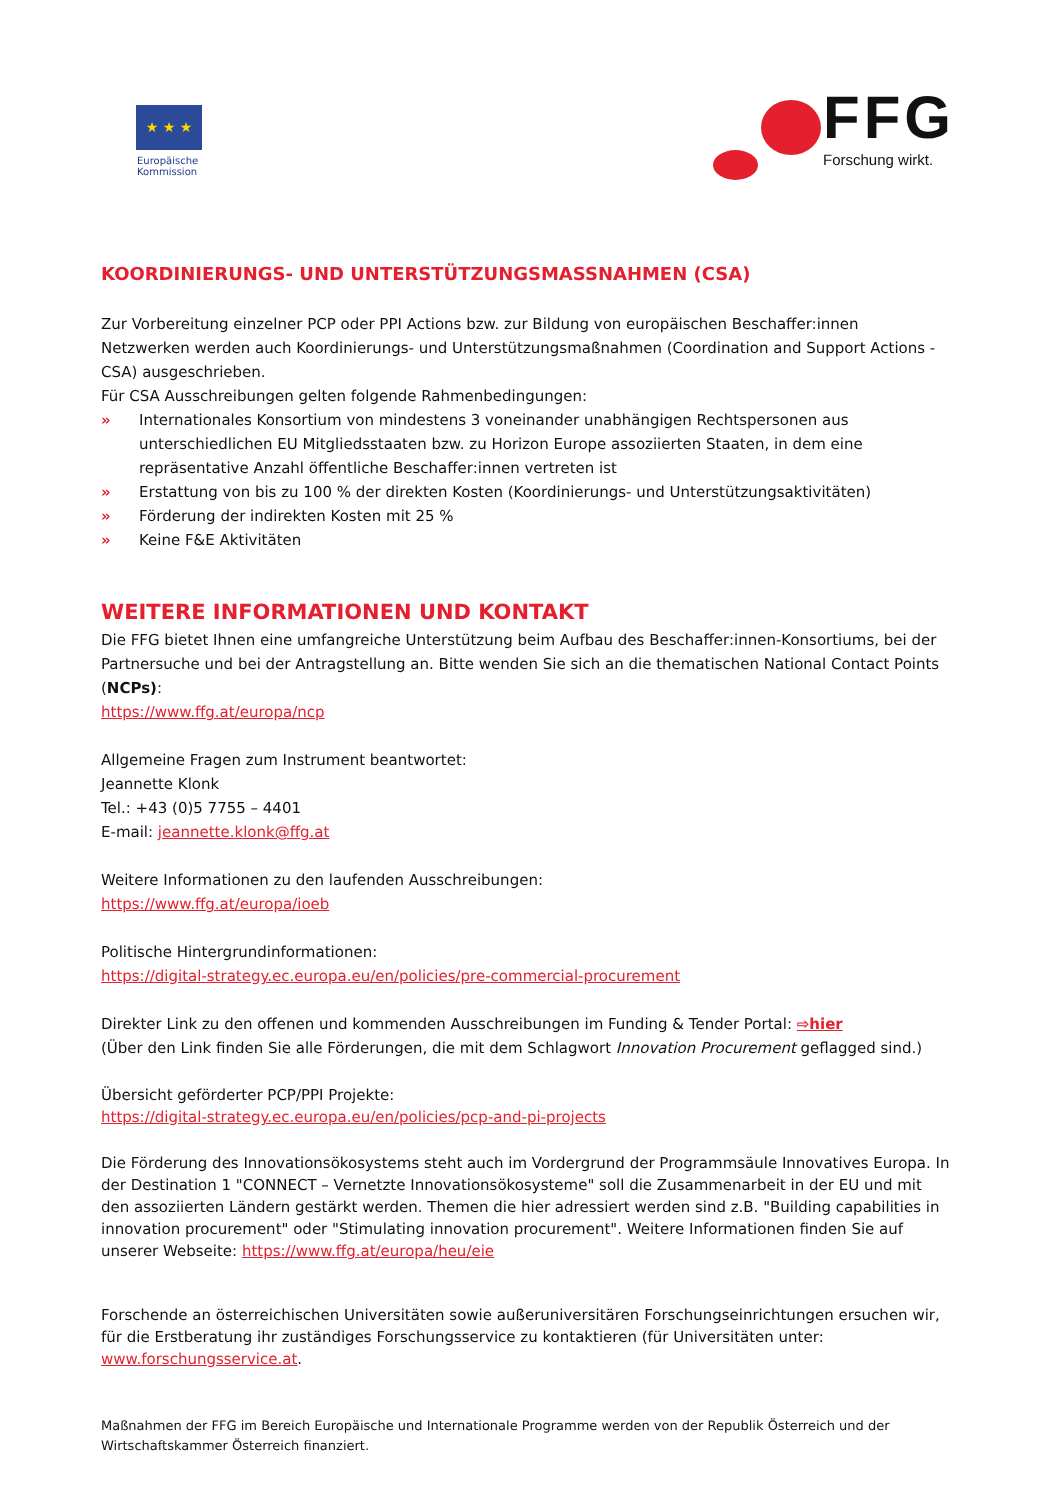★ ★ ★
Europäische
Kommission
FFG
Forschung wirkt.
KOORDINIERUNGS- UND UNTERSTÜTZUNGSMASSNAHMEN (CSA)
Zur Vorbereitung einzelner PCP oder PPI Actions bzw. zur Bildung von europäischen Beschaffer:innen Netzwerken werden auch Koordinierungs- und Unterstützungsmaßnahmen (Coordination and Support Actions - CSA) ausgeschrieben.
Für CSA Ausschreibungen gelten folgende Rahmenbedingungen:
» Internationales Konsortium von mindestens 3 voneinander unabhängigen Rechtspersonen aus unterschiedlichen EU Mitgliedsstaaten bzw. zu Horizon Europe assoziierten Staaten, in dem eine repräsentative Anzahl öffentliche Beschaffer:innen vertreten ist
» Erstattung von bis zu 100 % der direkten Kosten (Koordinierungs- und Unterstützungsaktivitäten)
» Förderung der indirekten Kosten mit 25 %
» Keine F&E Aktivitäten
WEITERE INFORMATIONEN UND KONTAKT
Die FFG bietet Ihnen eine umfangreiche Unterstützung beim Aufbau des Beschaffer:innen-Konsortiums, bei der Partnersuche und bei der Antragstellung an. Bitte wenden Sie sich an die thematischen National Contact Points (NCPs):
https://www.ffg.at/europa/ncp
Allgemeine Fragen zum Instrument beantwortet:
Jeannette Klonk
Tel.: +43 (0)5 7755 – 4401
E-mail: jeannette.klonk@ffg.at
Weitere Informationen zu den laufenden Ausschreibungen:
https://www.ffg.at/europa/ioeb
Politische Hintergrundinformationen:
https://digital-strategy.ec.europa.eu/en/policies/pre-commercial-procurement
Direkter Link zu den offenen und kommenden Ausschreibungen im Funding & Tender Portal: ⇨hier
(Über den Link finden Sie alle Förderungen, die mit dem Schlagwort Innovation Procurement geflagged sind.)
Übersicht geförderter PCP/PPI Projekte:
https://digital-strategy.ec.europa.eu/en/policies/pcp-and-pi-projects
Die Förderung des Innovationsökosystems steht auch im Vordergrund der Programmsäule Innovatives Europa. In der Destination 1 "CONNECT – Vernetzte Innovationsökosysteme" soll die Zusammenarbeit in der EU und mit den assoziierten Ländern gestärkt werden. Themen die hier adressiert werden sind z.B. "Building capabilities in innovation procurement" oder "Stimulating innovation procurement". Weitere Informationen finden Sie auf unserer Webseite: https://www.ffg.at/europa/heu/eie
Forschende an österreichischen Universitäten sowie außeruniversitären Forschungseinrichtungen ersuchen wir, für die Erstberatung ihr zuständiges Forschungsservice zu kontaktieren (für Universitäten unter: www.forschungsservice.at.
Maßnahmen der FFG im Bereich Europäische und Internationale Programme werden von der Republik Österreich und der Wirtschaftskammer Österreich finanziert.